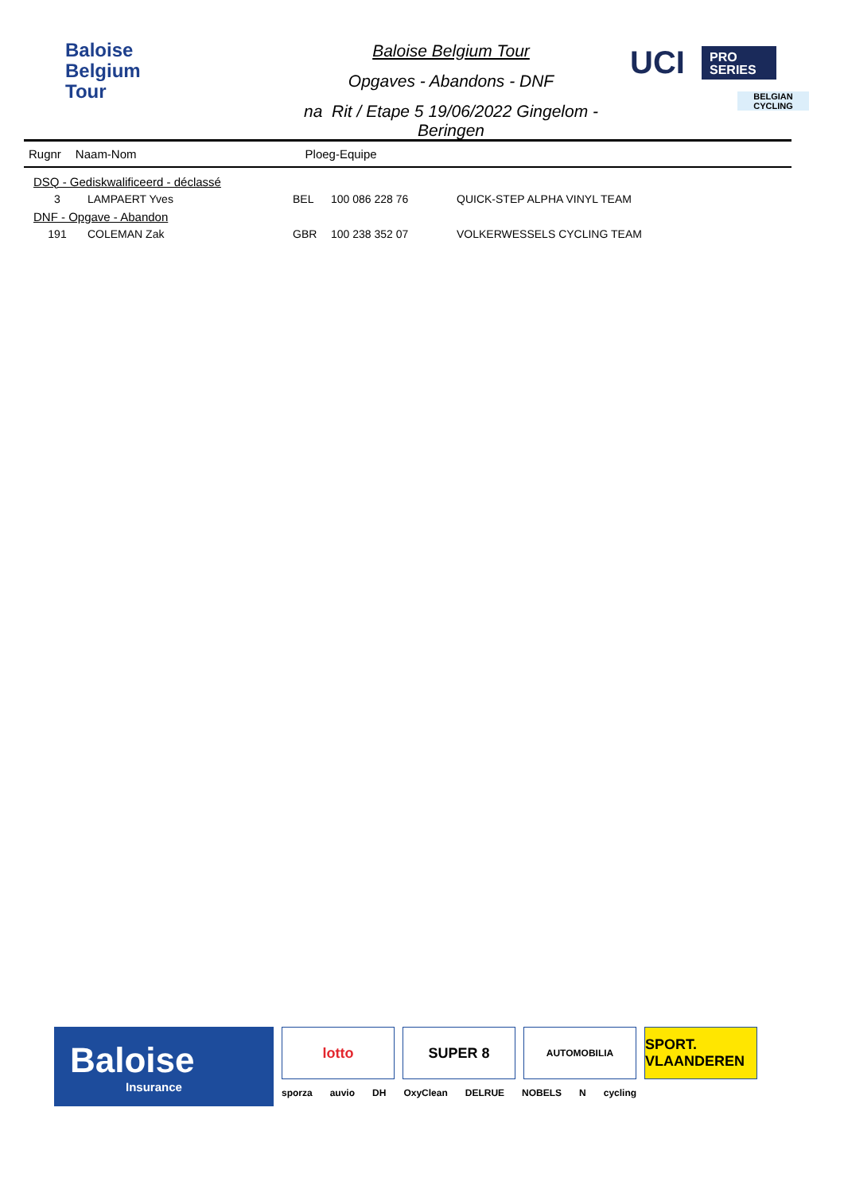Baloise
Belgium
Tour
Baloise Belgium Tour
Opgaves - Abandons - DNF
na Rit / Etape 5 19/06/2022 Gingelom - Beringen
UCI PRO
SERIES
BELGIAN
CYCLING
Rugnr Naam-Nom Ploeg-Equipe
| DSQ - Gediskwalificeerd - déclassé | | | | |
| 3 | LAMPAERT Yves | BEL | 100 086 228 76 | QUICK-STEP ALPHA VINYL TEAM |
| DNF - Opgave - Abandon | | | | |
| 191 | COLEMAN Zak | GBR | 100 238 352 07 | VOLKERWESSELS CYCLING TEAM |
Baloise
Insurance
lotto SUPER 8
AUTOMOBILIA
SPORT. VLAANDEREN
sporza auvio DH OxyClean DELRUE NOBELS N cycling